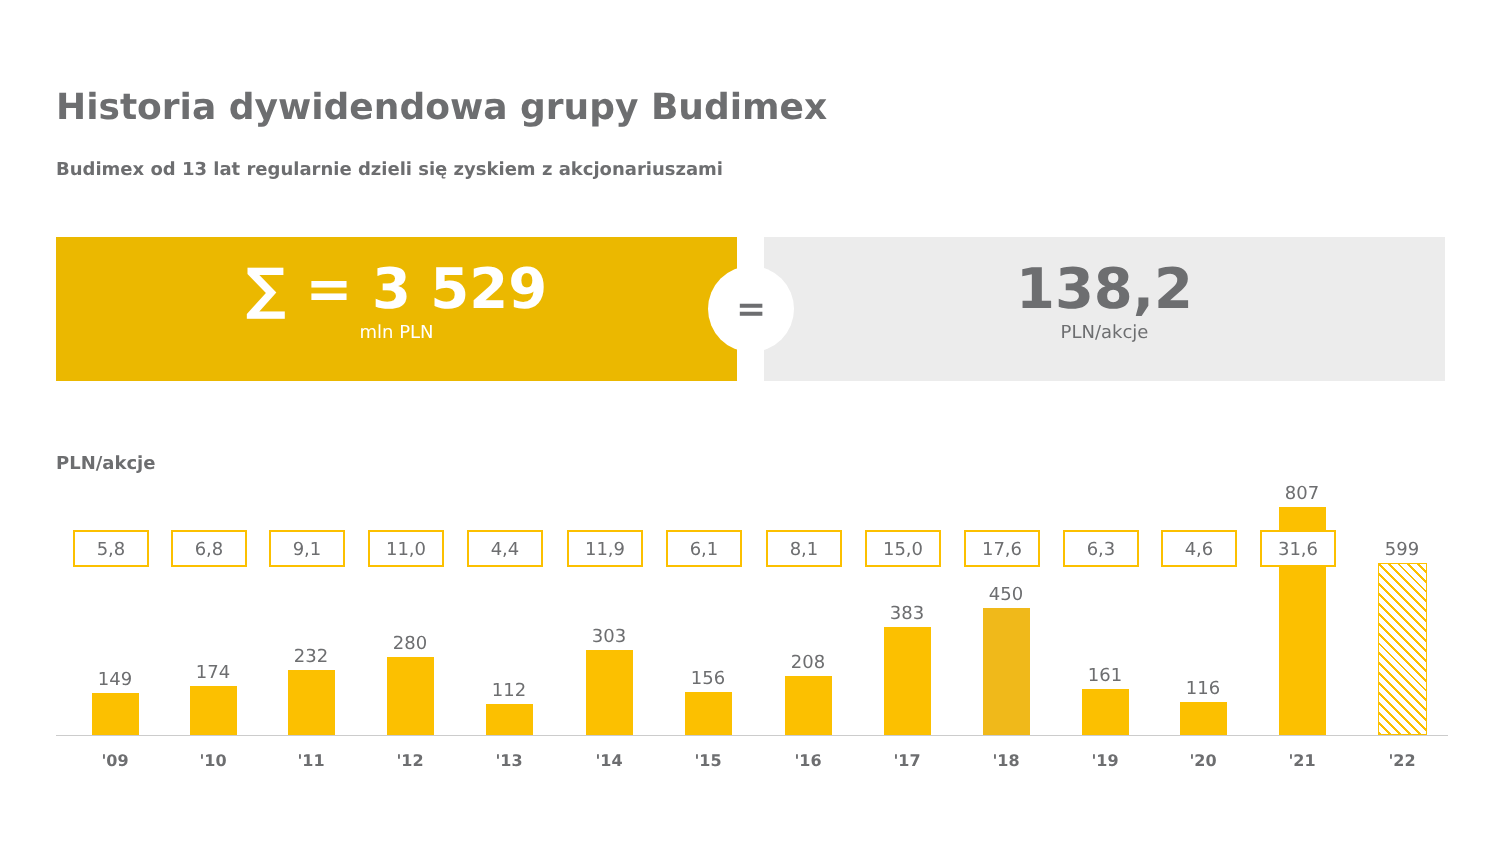Historia dywidendowa grupy Budimex
Budimex od 13 lat regularnie dzieli się zyskiem z akcjonariuszami
∑ = 3 529
mln PLN
138,2
PLN/akcje
=
PLN/akcje
149 174 232 280 112 303 156 208 383 450 161 116 807 599
5,8 6,8 9,1 11,0 4,4 11,9 6,1 8,1 15,0 17,6 6,3 4,6 31,6
'09 '10 '11 '12 '13 '14 '15 '16 '17 '18 '19 '20 '21 '22